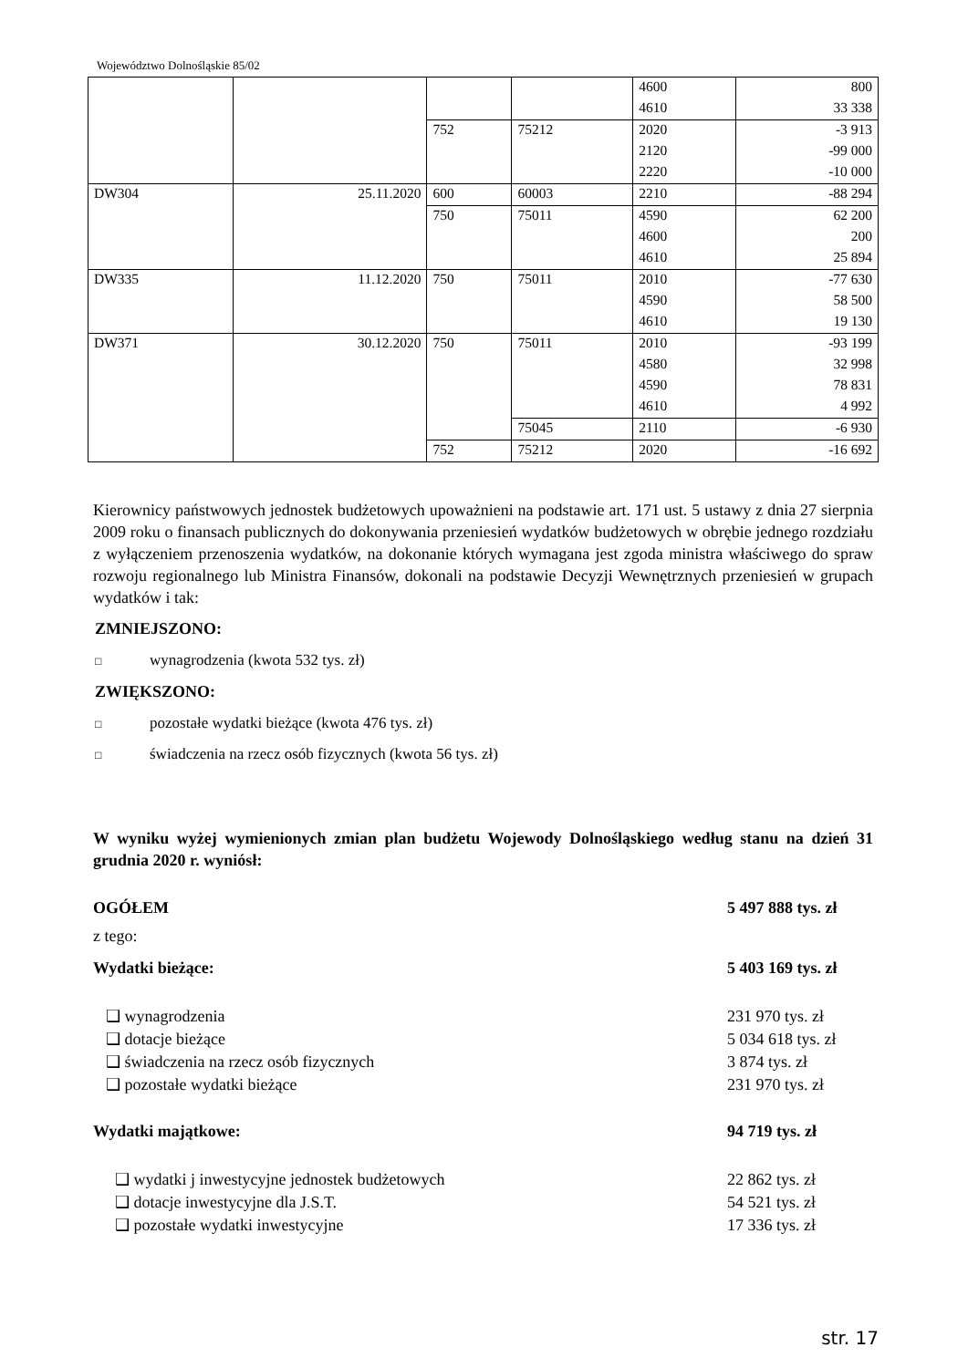Województwo Dolnośląskie 85/02
| | | | | 4600 | 800 |
| | | | | 4610 | 33 338 |
| | | 752 | 75212 | 2020 | -3 913 |
| | | | | 2120 | -99 000 |
| | | | | 2220 | -10 000 |
| DW304 | 25.11.2020 | 600 | 60003 | 2210 | -88 294 |
| | | 750 | 75011 | 4590 | 62 200 |
| | | | | 4600 | 200 |
| | | | | 4610 | 25 894 |
| DW335 | 11.12.2020 | 750 | 75011 | 2010 | -77 630 |
| | | | | 4590 | 58 500 |
| | | | | 4610 | 19 130 |
| DW371 | 30.12.2020 | 750 | 75011 | 2010 | -93 199 |
| | | | | 4580 | 32 998 |
| | | | | 4590 | 78 831 |
| | | | | 4610 | 4 992 |
| | | | 75045 | 2110 | -6 930 |
| | | 752 | 75212 | 2020 | -16 692 |
Kierownicy państwowych jednostek budżetowych upoważnieni na podstawie art. 171 ust. 5 ustawy z dnia 27 sierpnia 2009 roku o finansach publicznych do dokonywania przeniesień wydatków budżetowych w obrębie jednego rozdziału z wyłączeniem przenoszenia wydatków, na dokonanie których wymagana jest zgoda ministra właściwego do spraw rozwoju regionalnego lub Ministra Finansów, dokonali na podstawie Decyzji Wewnętrznych przeniesień w grupach wydatków i tak:
ZMNIEJSZONO:
□ wynagrodzenia (kwota 532 tys. zł)
ZWIĘKSZONO:
□ pozostałe wydatki bieżące (kwota 476 tys. zł)
□ świadczenia na rzecz osób fizycznych (kwota 56 tys. zł)
W wyniku wyżej wymienionych zmian plan budżetu Wojewody Dolnośląskiego według stanu na dzień 31 grudnia 2020 r. wyniósł:
OGÓŁEM 5 497 888 tys. zł
z tego:
Wydatki bieżące: 5 403 169 tys. zł
❑ wynagrodzenia 231 970 tys. zł
❑ dotacje bieżące 5 034 618 tys. zł
❑ świadczenia na rzecz osób fizycznych 3 874 tys. zł
❑ pozostałe wydatki bieżące 231 970 tys. zł
Wydatki majątkowe: 94 719 tys. zł
❑ wydatki j inwestycyjne jednostek budżetowych 22 862 tys. zł
❑ dotacje inwestycyjne dla J.S.T. 54 521 tys. zł
❑ pozostałe wydatki inwestycyjne 17 336 tys. zł
str. 17